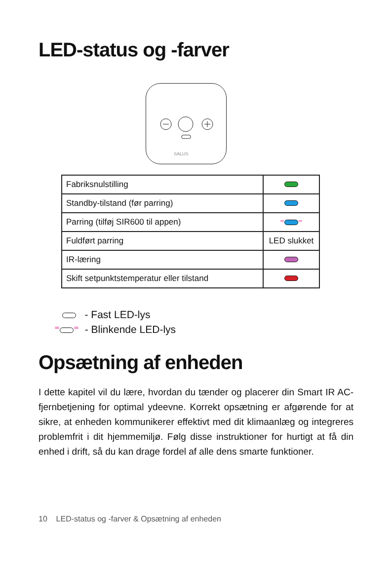LED-status og -farver
SALUS
| Fabriksnulstilling | |
| Standby-tilstand (før parring) | |
| Parring (tilføj SIR600 til appen) | ⁼ ⁼ |
| Fuldført parring | LED slukket |
| IR-læring | |
| Skift setpunktstemperatur eller tilstand | |
- Fast LED-lys
⁼ ⁼ - Blinkende LED-lys
Opsætning af enheden
I dette kapitel vil du lære, hvordan du tænder og placerer din Smart IR AC-fjernbetjening for optimal ydeevne. Korrekt opsætning er afgørende for at sikre, at enheden kommunikerer effektivt med dit klimaanlæg og integreres problemfrit i dit hjemmemiljø. Følg disse instruktioner for hurtigt at få din enhed i drift, så du kan drage fordel af alle dens smarte funktioner.
10 LED-status og -farver & Opsætning af enheden